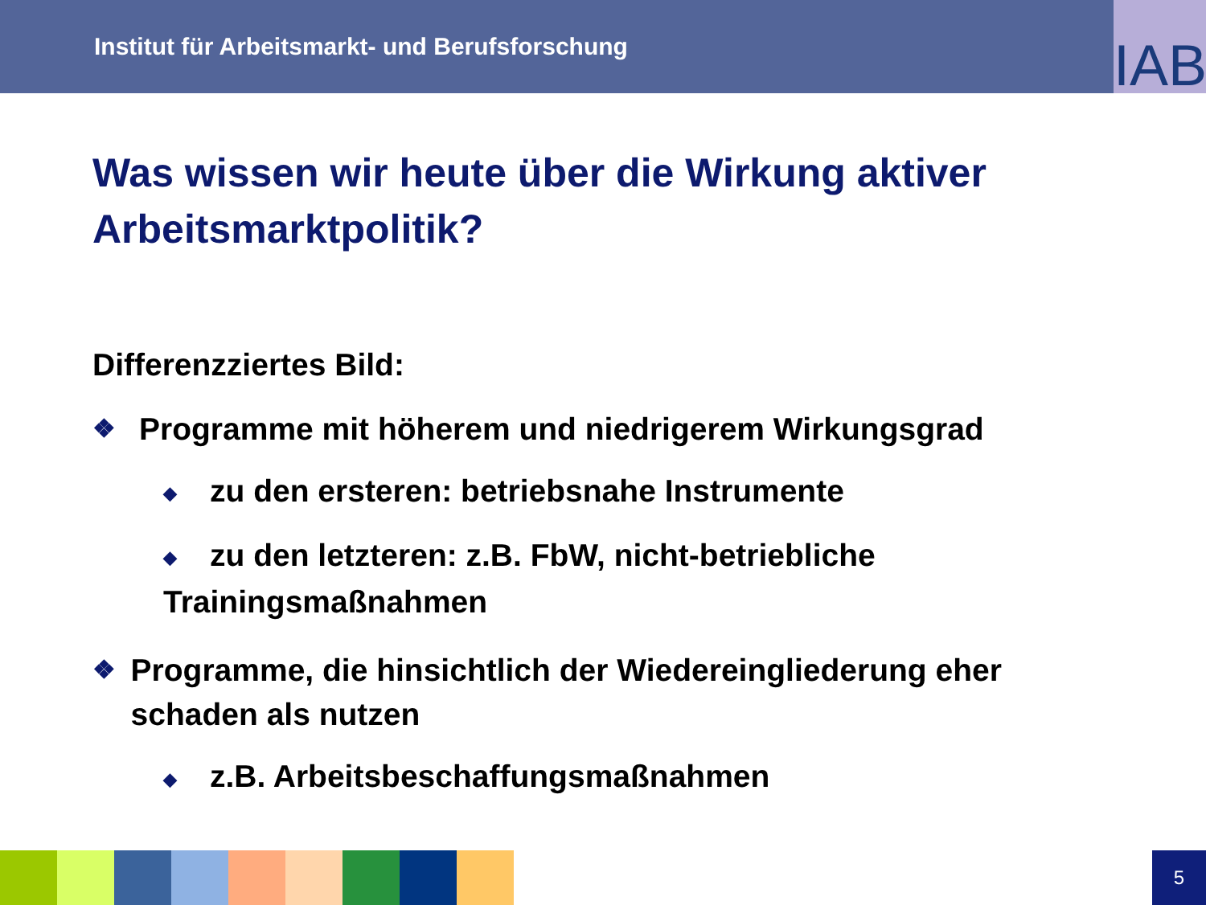Institut für Arbeitsmarkt- und Berufsforschung
IAB
Was wissen wir heute über die Wirkung aktiver Arbeitsmarktpolitik?
Differenzziertes Bild:
❖ Programme mit höherem und niedrigerem Wirkungsgrad
◆ zu den ersteren: betriebsnahe Instrumente
◆ zu den letzteren: z.B. FbW, nicht-betriebliche Trainingsmaßnahmen
❖ Programme, die hinsichtlich der Wiedereingliederung eher schaden als nutzen
◆ z.B. Arbeitsbeschaffungsmaßnahmen
5